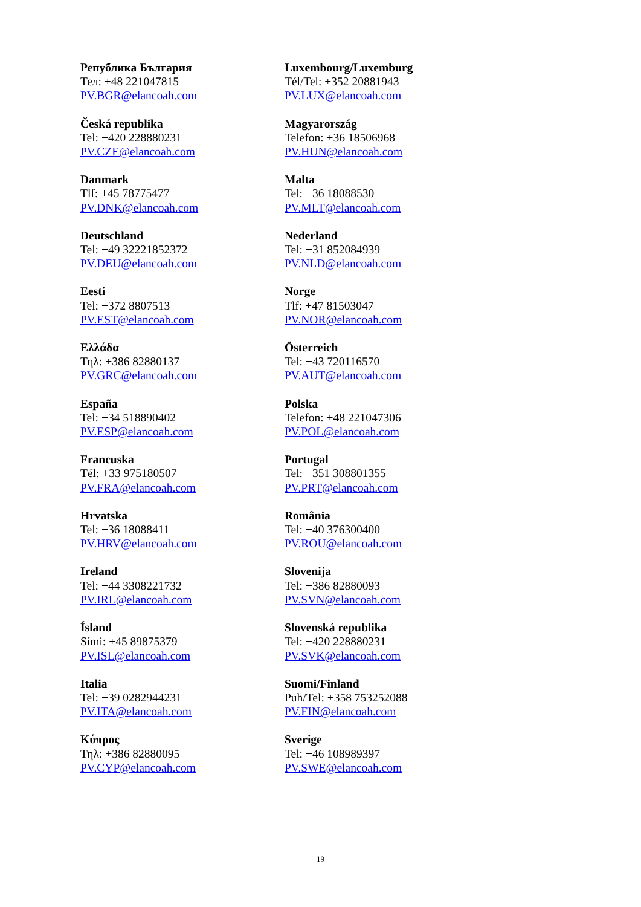| Република България Тел: +48 221047815 PV.BGR@elancoah.com | Luxembourg/Luxemburg Tél/Tel: +352 20881943 PV.LUX@elancoah.com |
| Česká republika Tel: +420 228880231 PV.CZE@elancoah.com | Magyarország Telefon: +36 18506968 PV.HUN@elancoah.com |
| Danmark Tlf: +45 78775477 PV.DNK@elancoah.com | Malta Tel: +36 18088530 PV.MLT@elancoah.com |
| Deutschland Tel: +49 32221852372 PV.DEU@elancoah.com | Nederland Tel: +31 852084939 PV.NLD@elancoah.com |
| Eesti Tel: +372 8807513 PV.EST@elancoah.com | Norge Tlf: +47 81503047 PV.NOR@elancoah.com |
| Ελλάδα Τηλ: +386 82880137 PV.GRC@elancoah.com | Österreich Tel: +43 720116570 PV.AUT@elancoah.com |
| España Tel: +34 518890402 PV.ESP@elancoah.com | Polska Telefon: +48 221047306 PV.POL@elancoah.com |
| Francuska Tél: +33 975180507 PV.FRA@elancoah.com | Portugal Tel: +351 308801355 PV.PRT@elancoah.com |
| Hrvatska Tel: +36 18088411 PV.HRV@elancoah.com | România Tel: +40 376300400 PV.ROU@elancoah.com |
| Ireland Tel: +44 3308221732 PV.IRL@elancoah.com | Slovenija Tel: +386 82880093 PV.SVN@elancoah.com |
| Ísland Sími: +45 89875379 PV.ISL@elancoah.com | Slovenská republika Tel: +420 228880231 PV.SVK@elancoah.com |
| Italia Tel: +39 0282944231 PV.ITA@elancoah.com | Suomi/Finland Puh/Tel: +358 753252088 PV.FIN@elancoah.com |
| Κύπρος Τηλ: +386 82880095 PV.CYP@elancoah.com | Sverige Tel: +46 108989397 PV.SWE@elancoah.com |
19